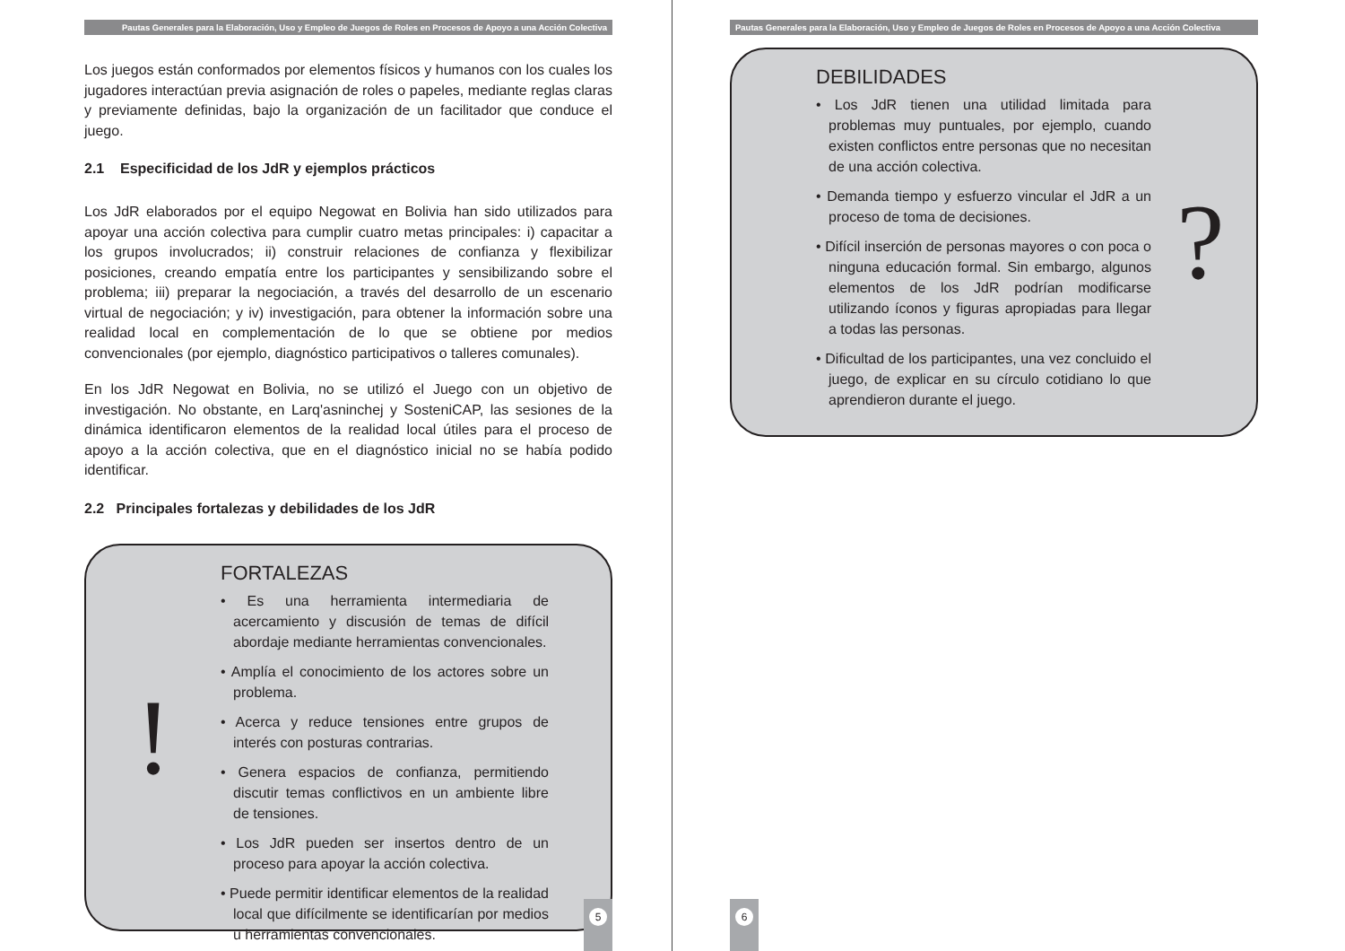Pautas Generales para la Elaboración, Uso y Empleo de Juegos de Roles en Procesos de Apoyo a una Acción Colectiva
Los juegos están conformados por elementos físicos y humanos con los cuales los jugadores interactúan previa asignación de roles o papeles, mediante reglas claras y previamente definidas, bajo la organización de un facilitador que conduce el juego.
2.1 Especificidad de los JdR y ejemplos prácticos
Los JdR elaborados por el equipo Negowat en Bolivia han sido utilizados para apoyar una acción colectiva para cumplir cuatro metas principales: i) capacitar a los grupos involucrados; ii) construir relaciones de confianza y flexibilizar posiciones, creando empatía entre los participantes y sensibilizando sobre el problema; iii) preparar la negociación, a través del desarrollo de un escenario virtual de negociación; y iv) investigación, para obtener la información sobre una realidad local en complementación de lo que se obtiene por medios convencionales (por ejemplo, diagnóstico participativos o talleres comunales).
En los JdR Negowat en Bolivia, no se utilizó el Juego con un objetivo de investigación. No obstante, en Larq'asninchej y SosteniCAP, las sesiones de la dinámica identificaron elementos de la realidad local útiles para el proceso de apoyo a la acción colectiva, que en el diagnóstico inicial no se había podido identificar.
2.2 Principales fortalezas y debilidades de los JdR
!
FORTALEZAS
• Es una herramienta intermediaria de acercamiento y discusión de temas de difícil abordaje mediante herramientas convencionales.
• Amplía el conocimiento de los actores sobre un problema.
• Acerca y reduce tensiones entre grupos de interés con posturas contrarias.
• Genera espacios de confianza, permitiendo discutir temas conflictivos en un ambiente libre de tensiones.
• Los JdR pueden ser insertos dentro de un proceso para apoyar la acción colectiva.
• Puede permitir identificar elementos de la realidad local que difícilmente se identificarían por medios u herramientas convencionales.
5
Pautas Generales para la Elaboración, Uso y Empleo de Juegos de Roles en Procesos de Apoyo a una Acción Colectiva
DEBILIDADES
• Los JdR tienen una utilidad limitada para problemas muy puntuales, por ejemplo, cuando existen conflictos entre personas que no necesitan de una acción colectiva.
• Demanda tiempo y esfuerzo vincular el JdR a un proceso de toma de decisiones.
• Difícil inserción de personas mayores o con poca o ninguna educación formal. Sin embargo, algunos elementos de los JdR podrían modificarse utilizando íconos y figuras apropiadas para llegar a todas las personas.
• Dificultad de los participantes, una vez concluido el juego, de explicar en su círculo cotidiano lo que aprendieron durante el juego.
?
6